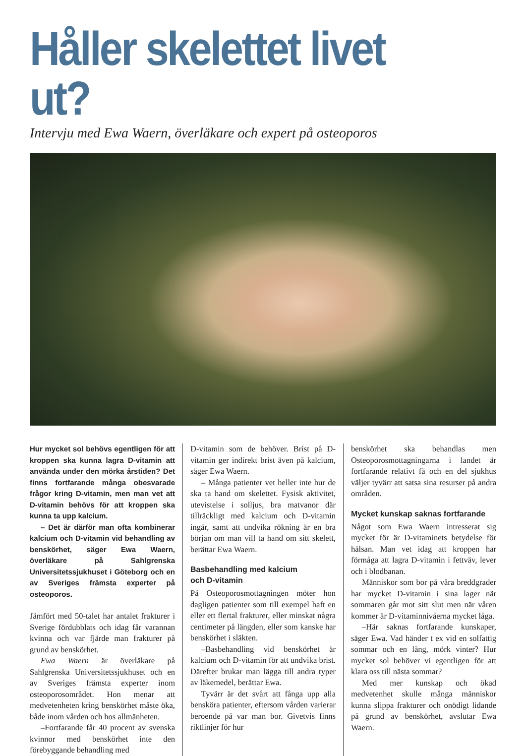Håller skelettet livet ut?
Intervju med Ewa Waern, överläkare och expert på osteoporos
Hur mycket sol behövs egentligen för att kroppen ska kunna lagra D-vitamin att använda under den mörka årstiden? Det finns fortfarande många obesvarade frågor kring D-vitamin, men man vet att D-vitamin behövs för att kroppen ska kunna ta upp kalcium.
– Det är därför man ofta kombinerar kalcium och D-vitamin vid behandling av benskörhet, säger Ewa Waern, överläkare på Sahlgrenska Universitetssjukhuset i Göteborg och en av Sveriges främsta experter på osteoporos.
Jämfört med 50-talet har antalet frakturer i Sverige fördubblats och idag får varannan kvinna och var fjärde man frakturer på grund av benskörhet.
Ewa Waern är överläkare på Sahlgrenska Universitetssjukhuset och en av Sveriges främsta experter inom osteoporosområdet. Hon menar att medvetenheten kring benskörhet måste öka, både inom vården och hos allmänheten.
–Fortfarande får 40 procent av svenska kvinnor med benskörhet inte den förebyggande behandling med
D-vitamin som de behöver. Brist på D-vitamin ger indirekt brist även på kalcium, säger Ewa Waern.
– Många patienter vet heller inte hur de ska ta hand om skelettet. Fysisk aktivitet, utevistelse i solljus, bra matvanor där tillräckligt med kalcium och D-vitamin ingår, samt att undvika rökning är en bra början om man vill ta hand om sitt skelett, berättar Ewa Waern.
Basbehandling med kalcium
och D-vitamin
På Osteoporosmottagningen möter hon dagligen patienter som till exempel haft en eller ett flertal frakturer, eller minskat några centimeter på längden, eller som kanske har benskörhet i släkten.
–Basbehandling vid benskörhet är kalcium och D-vitamin för att undvika brist. Därefter brukar man lägga till andra typer av läkemedel, berättar Ewa.
Tyvärr är det svårt att fånga upp alla bensköra patienter, eftersom vården varierar beroende på var man bor. Givetvis finns riktlinjer för hur
benskörhet ska behandlas men Osteoporosmottagningarna i landet är fortfarande relativt få och en del sjukhus väljer tyvärr att satsa sina resurser på andra områden.
Mycket kunskap saknas fortfarande
Något som Ewa Waern intresserat sig mycket för är D-vitaminets betydelse för hälsan. Man vet idag att kroppen har förmåga att lagra D-vitamin i fettväv, lever och i blodbanan.
Människor som bor på våra breddgrader har mycket D-vitamin i sina lager när sommaren går mot sitt slut men när våren kommer är D-vitaminnivåerna mycket låga.
–Här saknas fortfarande kunskaper, säger Ewa. Vad händer t ex vid en solfattig sommar och en lång, mörk vinter? Hur mycket sol behöver vi egentligen för att klara oss till nästa sommar?
Med mer kunskap och ökad medvetenhet skulle många människor kunna slippa frakturer och onödigt lidande på grund av benskörhet, avslutar Ewa Waern.